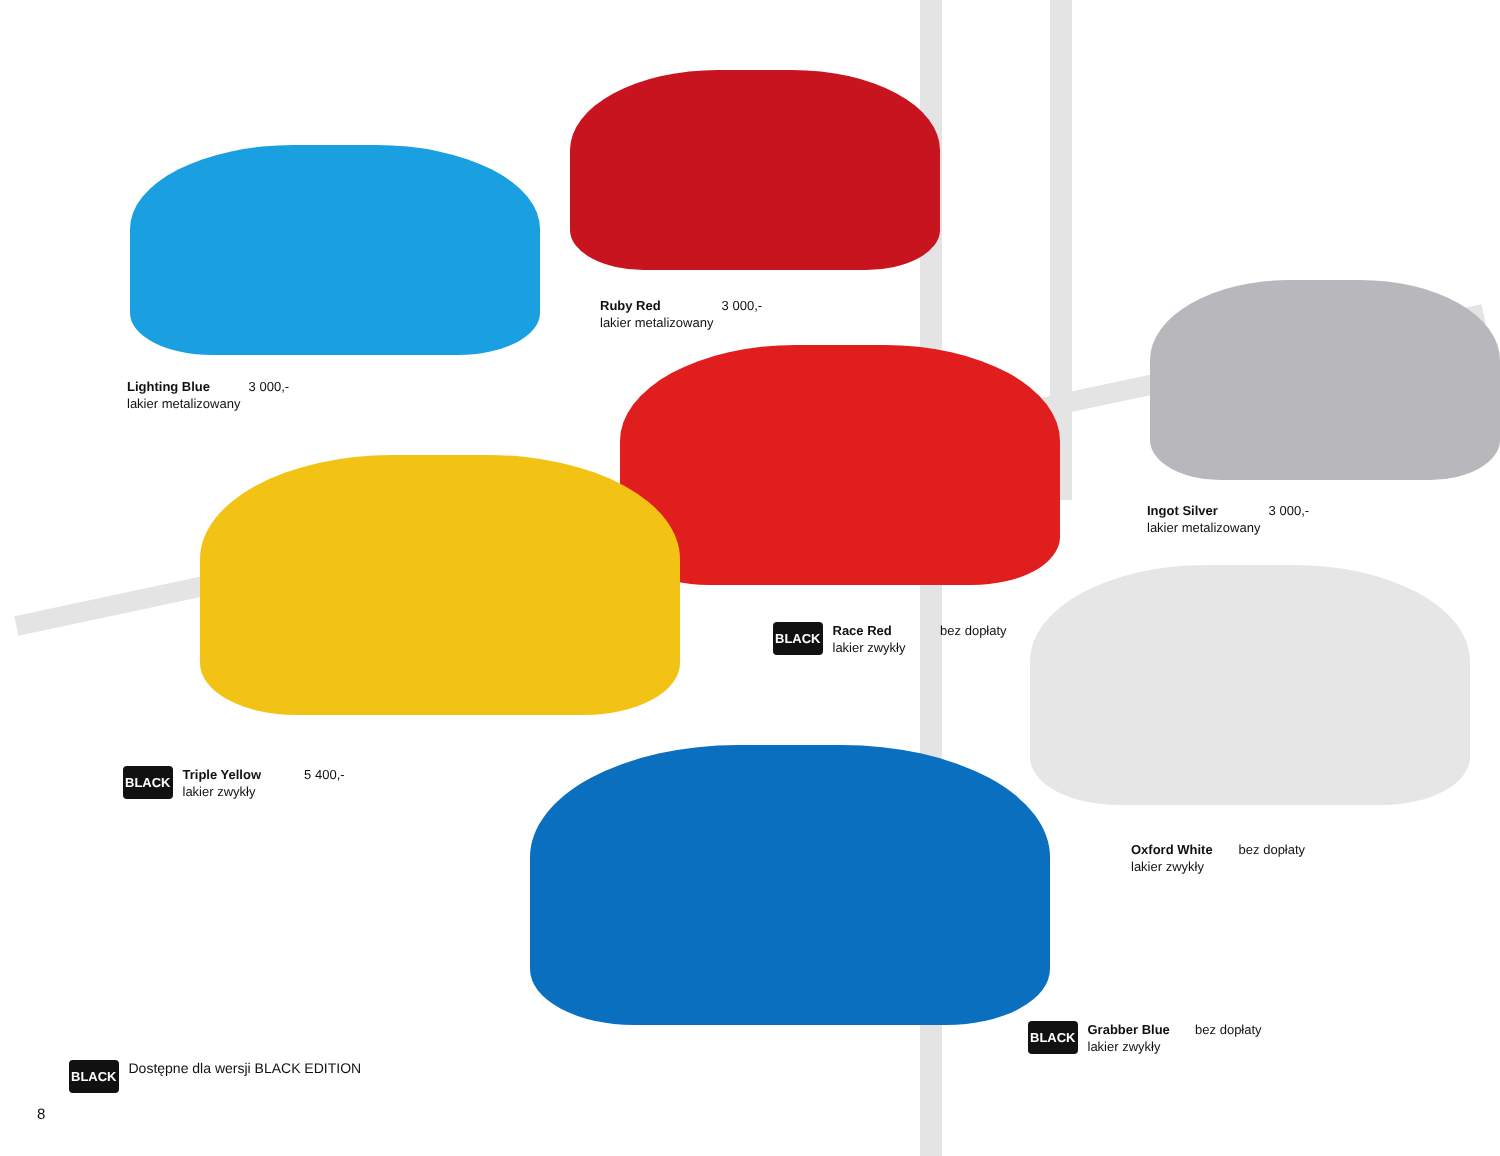Ruby Red 3 000,-
lakier metalizowany
Lighting Blue 3 000,-
lakier metalizowany
Ingot Silver 3 000,-
lakier metalizowany
BLACK Race Red bez dopłaty
lakier zwykły
BLACK Triple Yellow 5 400,-
lakier zwykły
Oxford White bez dopłaty
lakier zwykły
BLACK Grabber Blue bez dopłaty
lakier zwykły
BLACK Dostępne dla wersji BLACK EDITION
8